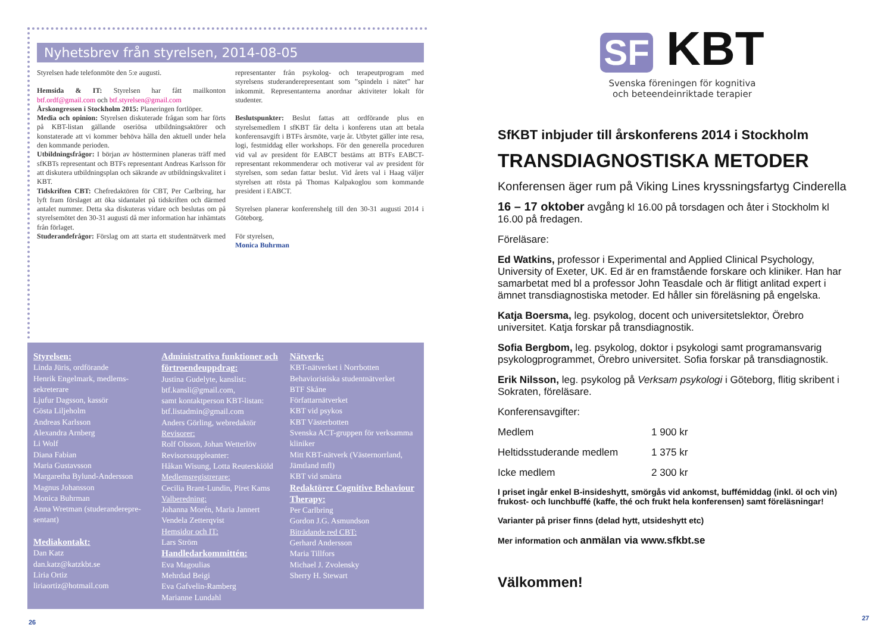Nyhetsbrev från styrelsen, 2014-08-05
Styrelsen hade telefonmöte den 5:e augusti.
Hemsida & IT: Styrelsen har fått mailkonton btf.ordf@gmail.com och btf.styrelsen@gmail.com
Årskongressen i Stockholm 2015: Planeringen fortlöper.
Media och opinion: Styrelsen diskuterade frågan som har förts på KBT-listan gällande oseriösa utbildningsaktörer och konstaterade att vi kommer behöva hålla den aktuell under hela den kommande perioden.
Utbildningsfrågor: I början av höstterminen planeras träff med sfKBTs representant och BTFs representant Andreas Karlsson för att diskutera utbildningsplan och säkrande av utbildningskvalitet i KBT.
Tidskriften CBT: Chefredaktören för CBT, Per Carlbring, har lyft fram förslaget att öka sidantalet på tidskriften och därmed antalet nummer. Detta ska diskuteras vidare och beslutas om på styrelsemötet den 30-31 augusti då mer information har inhämtats från förlaget.
Studerandefrågor: Förslag om att starta ett studentnätverk med representanter från psykolog- och terapeutprogram med styrelsens studeranderepresentant som ”spindeln i nätet” har inkommit. Representanterna anordnar aktiviteter lokalt för studenter.
Beslutspunkter: Beslut fattas att ordförande plus en styrelsemedlem I sfKBT får delta i konferens utan att betala konferensavgift i BTFs årsmöte, varje år. Utbytet gäller inte resa, logi, festmiddag eller workshops. För den generella proceduren vid val av president för EABCT bestäms att BTFs EABCT-representant rekommenderar och motiverar val av president för styrelsen, som sedan fattar beslut. Vid årets val i Haag väljer styrelsen att rösta på Thomas Kalpakoglou som kommande president i EABCT.
Styrelsen planerar konferenshelg till den 30-31 augusti 2014 i Göteborg.
För styrelsen,
Monica Buhrman
Styrelsen:
Linda Jüris, ordförande
Henrik Engelmark, medlems-
sekreterare
Ljufur Dagsson, kassör
Gösta Liljeholm
Andreas Karlsson
Alexandra Arnberg
Li Wolf
Diana Fabian
Maria Gustavsson
Margaretha Bylund-Andersson
Magnus Johansson
Monica Buhrman
Anna Wretman (studeranderepre-
sentant)
Mediakontakt:
Dan Katz
dan.katz@katzkbt.se
Liria Ortiz
liriaortiz@hotmail.com
Administrativa funktioner och förtroendeuppdrag:
Justina Gudelyte, kanslist:
btf.kansli@gmail.com,
samt kontaktperson KBT-listan:
btf.listadmin@gmail.com
Anders Görling, webredaktör
Revisorer:
Rolf Olsson, Johan Wetterlöv
Revisorssuppleanter:
Håkan Wisung, Lotta Reuterskiöld
Medlemsregistrerare:
Cecilia Brant-Lundin, Piret Kams
Valberedning:
Johanna Morén, Maria Jannert
Vendela Zetterqvist
Hemsidor och IT:
Lars Ström
Handledarkommittén:
Eva Magoulias
Mehrdad Beigi
Eva Gafvelin-Ramberg
Marianne Lundahl
Nätverk:
KBT-nätverket i Norrbotten
Behavioristiska studentnätverket
BTF Skåne
Författarnätverket
KBT vid psykos
KBT Västerbotten
Svenska ACT-gruppen för verksamma kliniker
Mitt KBT-nätverk (Västernorrland, Jämtland mfl)
KBT vid smärta
Redaktörer Cognitive Behaviour Therapy:
Per Carlbring
Gordon J.G. Asmundson
Biträdande red CBT:
Gerhard Andersson
Maria Tillfors
Michael J. Zvolensky
Sherry H. Stewart
26
SF KBT
Svenska föreningen för kognitiva
och beteendeinriktade terapier
SfKBT inbjuder till årskonferens 2014 i Stockholm
TRANSDIAGNOSTISKA METODER
Konferensen äger rum på Viking Lines kryssningsfartyg Cinderella
16 – 17 oktober avgång kl 16.00 på torsdagen och åter i Stockholm kl 16.00 på fredagen.
Föreläsare:
Ed Watkins, professor i Experimental and Applied Clinical Psychology, University of Exeter, UK. Ed är en framstående forskare och kliniker. Han har samarbetat med bl a professor John Teasdale och är flitigt anlitad expert i ämnet transdiagnostiska metoder. Ed håller sin föreläsning på engelska.
Katja Boersma, leg. psykolog, docent och universitetslektor, Örebro universitet. Katja forskar på transdiagnostik.
Sofia Bergbom, leg. psykolog, doktor i psykologi samt programansvarig psykologprogrammet, Örebro universitet. Sofia forskar på transdiagnostik.
Erik Nilsson, leg. psykolog på Verksam psykologi i Göteborg, flitig skribent i Sokraten, föreläsare.
Konferensavgifter:
| Medlem | 1 900 kr |
| Heltidsstuderande medlem | 1 375 kr |
| Icke medlem | 2 300 kr |
I priset ingår enkel B-insideshytt, smörgås vid ankomst, buffémiddag (inkl. öl och vin) frukost- och lunchbuffé (kaffe, thé och frukt hela konferensen) samt föreläsningar!
Varianter på priser finns (delad hytt, utsideshytt etc)
Mer information och anmälan via www.sfkbt.se
Välkommen!
27